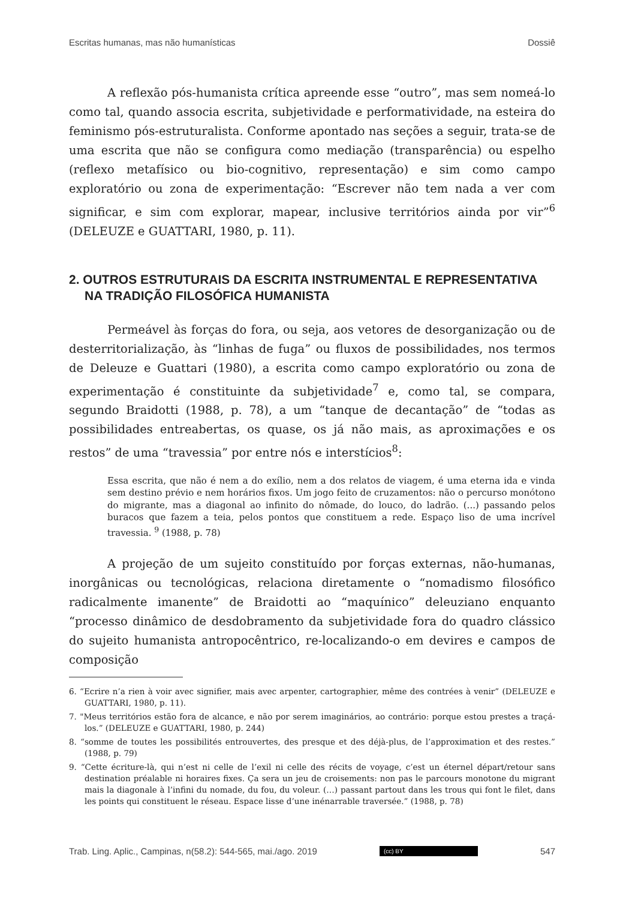Escritas humanas, mas não humanísticas Dossiê
A reflexão pós-humanista crítica apreende esse “outro”, mas sem nomeá-lo como tal, quando associa escrita, subjetividade e performatividade, na esteira do feminismo pós-estruturalista. Conforme apontado nas seções a seguir, trata-se de uma escrita que não se configura como mediação (transparência) ou espelho (reflexo metafísico ou bio-cognitivo, representação) e sim como campo exploratório ou zona de experimentação: “Escrever não tem nada a ver com significar, e sim com explorar, mapear, inclusive territórios ainda por vir”<sup>6</sup> (DELEUZE e GUATTARI, 1980, p. 11).
2. OUTROS ESTRUTURAIS DA ESCRITA INSTRUMENTAL E REPRESENTATIVA NA TRADIÇÃO FILOSÓFICA HUMANISTA
Permeável às forças do fora, ou seja, aos vetores de desorganização ou de desterritorialização, às “linhas de fuga” ou fluxos de possibilidades, nos termos de Deleuze e Guattari (1980), a escrita como campo exploratório ou zona de experimentação é constituinte da subjetividade<sup>7</sup> e, como tal, se compara, segundo Braidotti (1988, p. 78), a um “tanque de decantação” de “todas as possibilidades entreabertas, os quase, os já não mais, as aproximações e os restos” de uma “travessia” por entre nós e interstícios<sup>8</sup>:
Essa escrita, que não é nem a do exílio, nem a dos relatos de viagem, é uma eterna ida e vinda sem destino prévio e nem horários fixos. Um jogo feito de cruzamentos: não o percurso monótono do migrante, mas a diagonal ao infinito do nômade, do louco, do ladrão. (...) passando pelos buracos que fazem a teia, pelos pontos que constituem a rede. Espaço liso de uma incrível travessia. <sup>9</sup> (1988, p. 78)
A projeção de um sujeito constituído por forças externas, não-humanas, inorgânicas ou tecnológicas, relaciona diretamente o “nomadismo filosófico radicalmente imanente” de Braidotti ao “maquínico” deleuziano enquanto “processo dinâmico de desdobramento da subjetividade fora do quadro clássico do sujeito humanista antropocêntrico, re-localizando-o em devires e campos de composição
6. “Ecrire n’a rien à voir avec signifier, mais avec arpenter, cartographier, même des contrées à venir” (DELEUZE e GUATTARI, 1980, p. 11).
7. "Meus territórios estão fora de alcance, e não por serem imaginários, ao contrário: porque estou prestes a traçá-los.” (DELEUZE e GUATTARI, 1980, p. 244)
8. “somme de toutes les possibilités entrouvertes, des presque et des déjà-plus, de l’approximation et des restes.” (1988, p. 79)
9. “Cette écriture-là, qui n’est ni celle de l’exil ni celle des récits de voyage, c’est un éternel départ/retour sans destination préalable ni horaires fixes. Ça sera un jeu de croisements: non pas le parcours monotone du migrant mais la diagonale à l’infini du nomade, du fou, du voleur. (…) passant partout dans les trous qui font le filet, dans les points qui constituent le réseau. Espace lisse d’une inénarrable traversée.” (1988, p. 78)
Trab. Ling. Aplic., Campinas, n(58.2): 544-565, mai./ago. 2019 (cc) BY 547